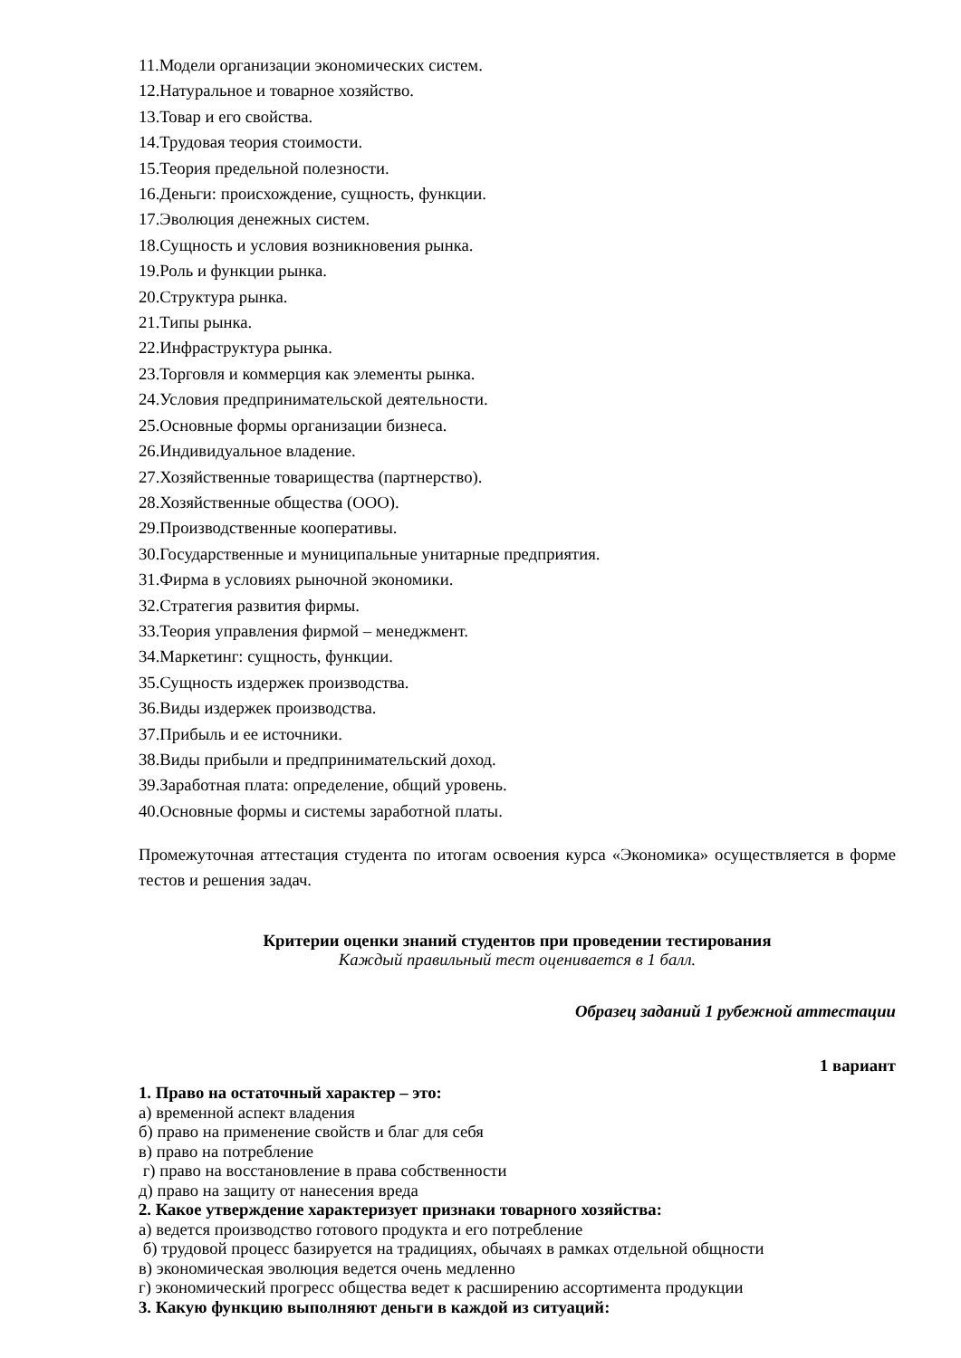11.Модели организации экономических систем.
12.Натуральное и товарное хозяйство.
13.Товар и его свойства.
14.Трудовая теория стоимости.
15.Теория предельной полезности.
16.Деньги: происхождение, сущность, функции.
17.Эволюция денежных систем.
18.Сущность и условия возникновения рынка.
19.Роль и функции рынка.
20.Структура рынка.
21.Типы рынка.
22.Инфраструктура рынка.
23.Торговля и коммерция как элементы рынка.
24.Условия предпринимательской деятельности.
25.Основные формы организации бизнеса.
26.Индивидуальное владение.
27.Хозяйственные товарищества (партнерство).
28.Хозяйственные общества (ООО).
29.Производственные кооперативы.
30.Государственные и муниципальные унитарные предприятия.
31.Фирма в условиях рыночной экономики.
32.Стратегия развития фирмы.
33.Теория управления фирмой – менеджмент.
34.Маркетинг: сущность, функции.
35.Сущность издержек производства.
36.Виды издержек производства.
37.Прибыль и ее источники.
38.Виды прибыли и предпринимательский доход.
39.Заработная плата: определение, общий уровень.
40.Основные формы и системы заработной платы.
Промежуточная аттестация студента по итогам освоения курса «Экономика» осуществляется в форме тестов и решения задач.
Критерии оценки знаний студентов при проведении тестирования
Каждый правильный тест оценивается в 1 балл.
Образец заданий 1 рубежной аттестации
1 вариант
1. Право на остаточный характер – это:
а) временной аспект владения
б) право на применение свойств и благ для себя
в) право на потребление
г) право на восстановление в права собственности
д) право на защиту от нанесения вреда
2. Какое утверждение характеризует признаки товарного хозяйства:
а) ведется производство готового продукта и его потребление
б) трудовой процесс базируется на традициях, обычаях в рамках отдельной общности
в) экономическая эволюция ведется очень медленно
г) экономический прогресс общества ведет к расширению ассортимента продукции
3. Какую функцию выполняют деньги в каждой из ситуаций: